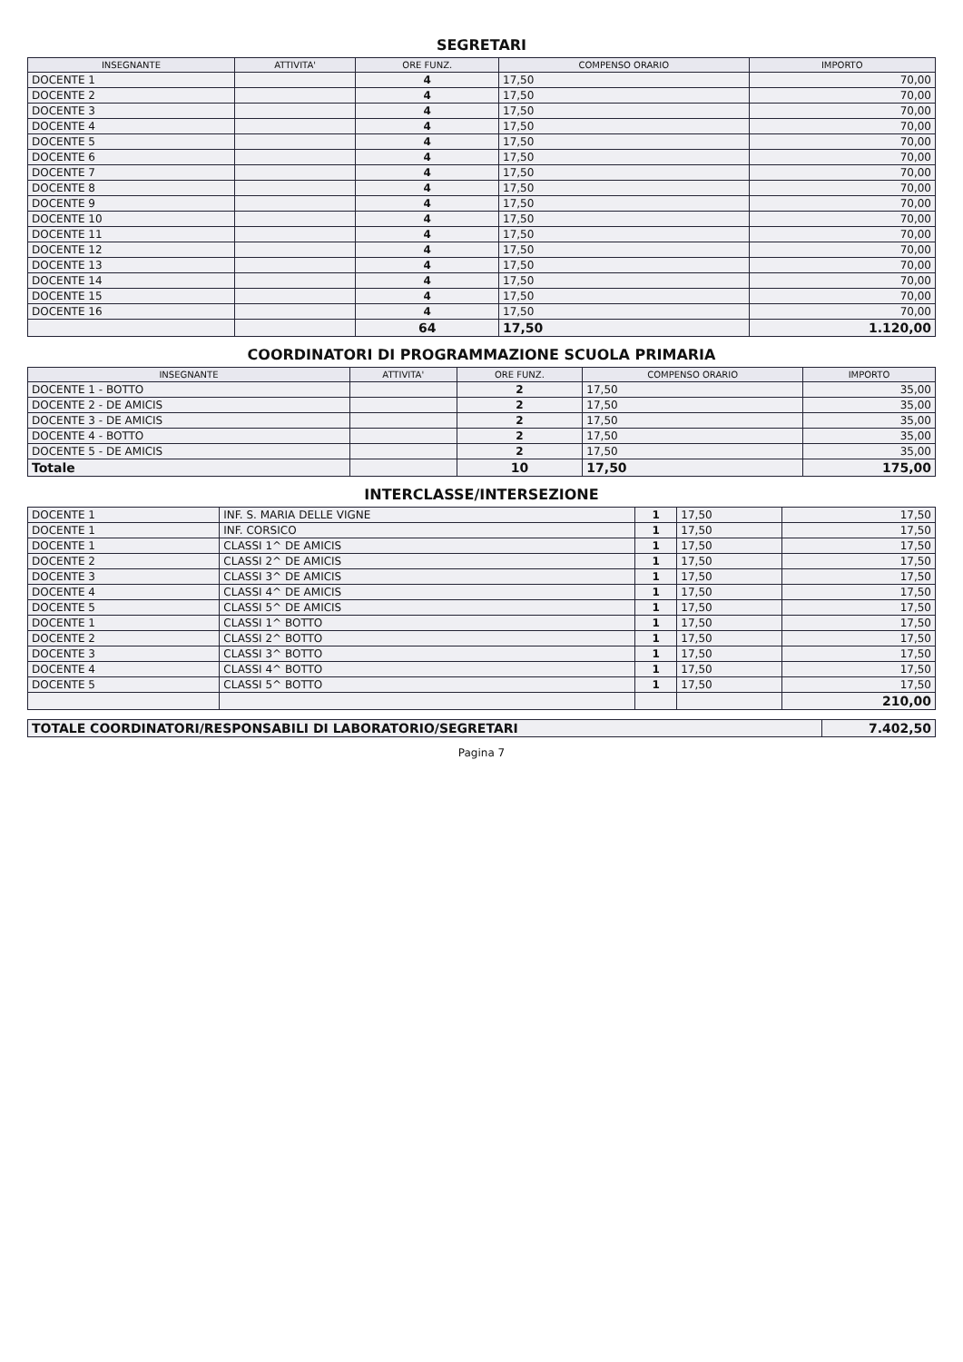SEGRETARI
| INSEGNANTE | ATTIVITA' | ORE FUNZ. | COMPENSO ORARIO | IMPORTO |
| --- | --- | --- | --- | --- |
| DOCENTE 1 | | 4 | 17,50 | 70,00 |
| DOCENTE 2 | | 4 | 17,50 | 70,00 |
| DOCENTE 3 | | 4 | 17,50 | 70,00 |
| DOCENTE 4 | | 4 | 17,50 | 70,00 |
| DOCENTE 5 | | 4 | 17,50 | 70,00 |
| DOCENTE 6 | | 4 | 17,50 | 70,00 |
| DOCENTE 7 | | 4 | 17,50 | 70,00 |
| DOCENTE 8 | | 4 | 17,50 | 70,00 |
| DOCENTE 9 | | 4 | 17,50 | 70,00 |
| DOCENTE 10 | | 4 | 17,50 | 70,00 |
| DOCENTE 11 | | 4 | 17,50 | 70,00 |
| DOCENTE 12 | | 4 | 17,50 | 70,00 |
| DOCENTE 13 | | 4 | 17,50 | 70,00 |
| DOCENTE 14 | | 4 | 17,50 | 70,00 |
| DOCENTE 15 | | 4 | 17,50 | 70,00 |
| DOCENTE 16 | | 4 | 17,50 | 70,00 |
| | | 64 | 17,50 | 1.120,00 |
COORDINATORI DI PROGRAMMAZIONE SCUOLA PRIMARIA
| INSEGNANTE | ATTIVITA' | ORE FUNZ. | COMPENSO ORARIO | IMPORTO |
| --- | --- | --- | --- | --- |
| DOCENTE 1 - BOTTO | | 2 | 17,50 | 35,00 |
| DOCENTE 2 - DE AMICIS | | 2 | 17,50 | 35,00 |
| DOCENTE 3 - DE AMICIS | | 2 | 17,50 | 35,00 |
| DOCENTE 4 - BOTTO | | 2 | 17,50 | 35,00 |
| DOCENTE 5 - DE AMICIS | | 2 | 17,50 | 35,00 |
| Totale | | 10 | 17,50 | 175,00 |
INTERCLASSE/INTERSEZIONE
| DOCENTE 1 | INF. S. MARIA DELLE VIGNE | 1 | 17,50 | 17,50 |
| DOCENTE 1 | INF. CORSICO | 1 | 17,50 | 17,50 |
| DOCENTE 1 | CLASSI 1^ DE AMICIS | 1 | 17,50 | 17,50 |
| DOCENTE 2 | CLASSI 2^ DE AMICIS | 1 | 17,50 | 17,50 |
| DOCENTE 3 | CLASSI 3^ DE AMICIS | 1 | 17,50 | 17,50 |
| DOCENTE 4 | CLASSI 4^ DE AMICIS | 1 | 17,50 | 17,50 |
| DOCENTE 5 | CLASSI 5^ DE AMICIS | 1 | 17,50 | 17,50 |
| DOCENTE 1 | CLASSI 1^ BOTTO | 1 | 17,50 | 17,50 |
| DOCENTE 2 | CLASSI 2^ BOTTO | 1 | 17,50 | 17,50 |
| DOCENTE 3 | CLASSI 3^ BOTTO | 1 | 17,50 | 17,50 |
| DOCENTE 4 | CLASSI 4^ BOTTO | 1 | 17,50 | 17,50 |
| DOCENTE 5 | CLASSI 5^ BOTTO | 1 | 17,50 | 17,50 |
| | | | | 210,00 |
| TOTALE COORDINATORI/RESPONSABILI DI LABORATORIO/SEGRETARI | 7.402,50 |
Pagina 7